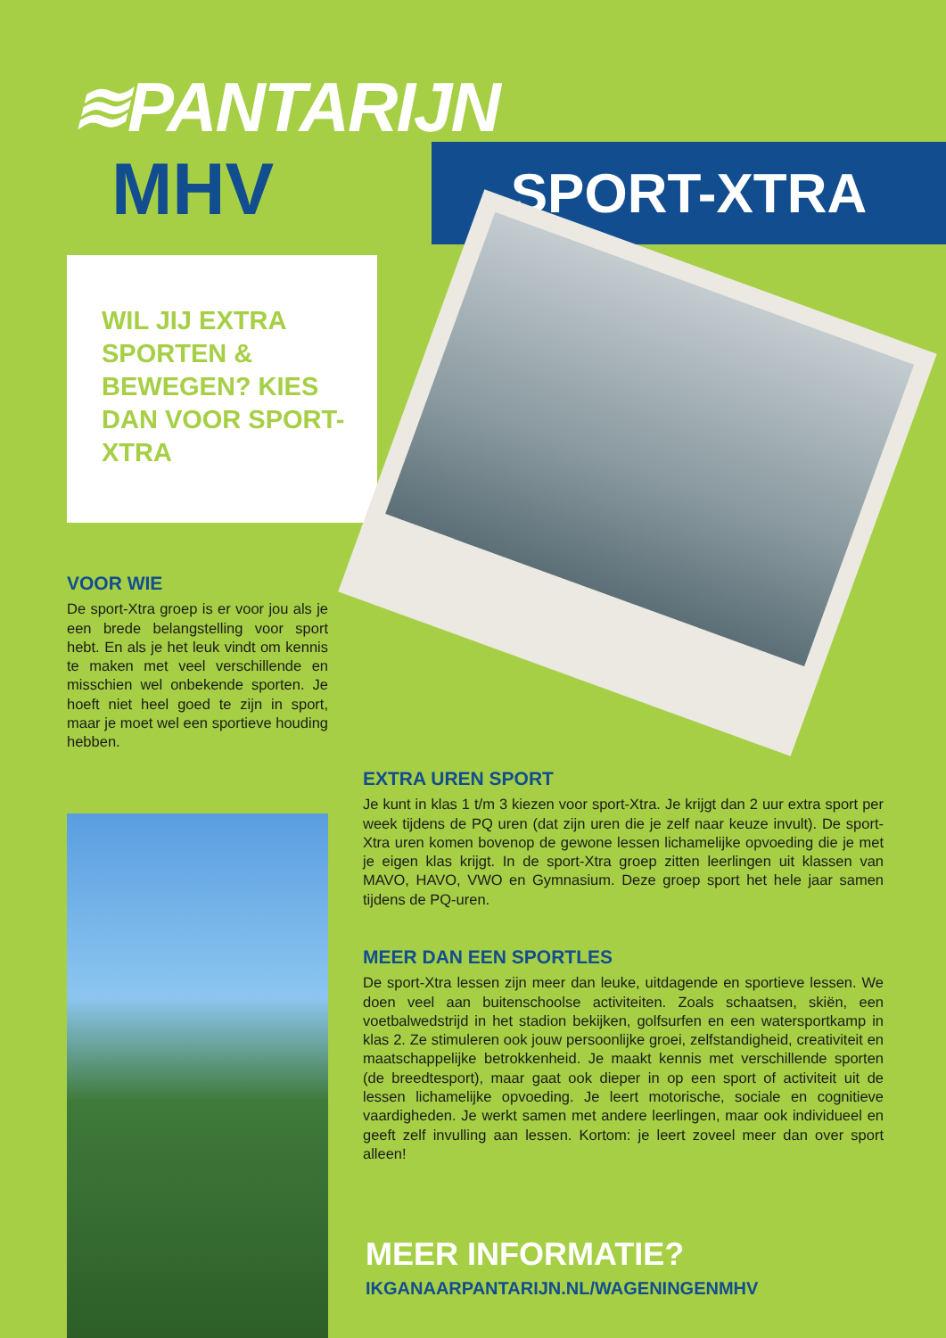≋PANTARIJN
MHV SPORT-XTRA
WIL JIJ EXTRA SPORTEN & BEWEGEN? KIES DAN VOOR SPORT-XTRA
VOOR WIE
De sport-Xtra groep is er voor jou als je een brede belangstelling voor sport hebt. En als je het leuk vindt om kennis te maken met veel verschillende en misschien wel onbekende sporten. Je hoeft niet heel goed te zijn in sport, maar je moet wel een sportieve houding hebben.
EXTRA UREN SPORT
Je kunt in klas 1 t/m 3 kiezen voor sport-Xtra. Je krijgt dan 2 uur extra sport per week tijdens de PQ uren (dat zijn uren die je zelf naar keuze invult). De sport-Xtra uren komen bovenop de gewone lessen lichamelijke opvoeding die je met je eigen klas krijgt. In de sport-Xtra groep zitten leerlingen uit klassen van MAVO, HAVO, VWO en Gymnasium. Deze groep sport het hele jaar samen tijdens de PQ-uren.
MEER DAN EEN SPORTLES
De sport-Xtra lessen zijn meer dan leuke, uitdagende en sportieve lessen. We doen veel aan buitenschoolse activiteiten. Zoals schaatsen, skiën, een voetbalwedstrijd in het stadion bekijken, golfsurfen en een watersportkamp in klas 2. Ze stimuleren ook jouw persoonlijke groei, zelfstandigheid, creativiteit en maatschappelijke betrokkenheid. Je maakt kennis met verschillende sporten (de breedtesport), maar gaat ook dieper in op een sport of activiteit uit de lessen lichamelijke opvoeding. Je leert motorische, sociale en cognitieve vaardigheden. Je werkt samen met andere leerlingen, maar ook individueel en geeft zelf invulling aan lessen. Kortom: je leert zoveel meer dan over sport alleen!
MEER INFORMATIE?
IKGANAARPANTARIJN.NL/WAGENINGENMHV